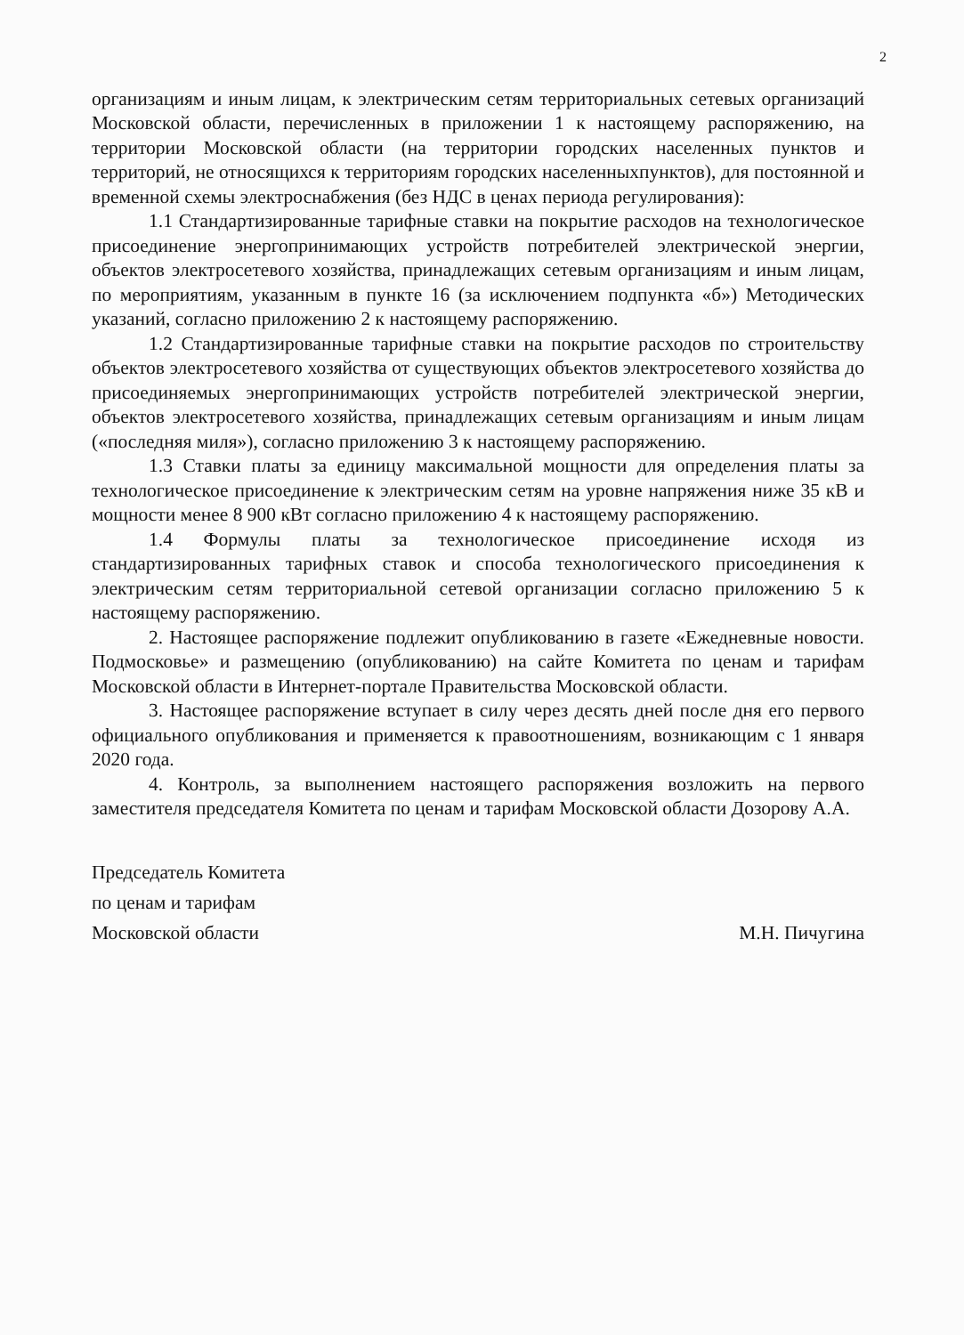2
организациям и иным лицам, к электрическим сетям территориальных сетевых организаций Московской области, перечисленных в приложении 1 к настоящему распоряжению, на территории Московской области (на территории городских населенных пунктов и территорий, не относящихся к территориям городских населенныхпунктов), для постоянной и временной схемы электроснабжения (без НДС в ценах периода регулирования):
1.1 Стандартизированные тарифные ставки на покрытие расходов на технологическое присоединение энергопринимающих устройств потребителей электрической энергии, объектов электросетевого хозяйства, принадлежащих сетевым организациям и иным лицам, по мероприятиям, указанным в пункте 16 (за исключением подпункта «б») Методических указаний, согласно приложению 2 к настоящему распоряжению.
1.2 Стандартизированные тарифные ставки на покрытие расходов по строительству объектов электросетевого хозяйства от существующих объектов электросетевого хозяйства до присоединяемых энергопринимающих устройств потребителей электрической энергии, объектов электросетевого хозяйства, принадлежащих сетевым организациям и иным лицам («последняя миля»), согласно приложению 3 к настоящему распоряжению.
1.3 Ставки платы за единицу максимальной мощности для определения платы за технологическое присоединение к электрическим сетям на уровне напряжения ниже 35 кВ и мощности менее 8 900 кВт согласно приложению 4 к настоящему распоряжению.
1.4 Формулы платы за технологическое присоединение исходя из стандартизированных тарифных ставок и способа технологического присоединения к электрическим сетям территориальной сетевой организации согласно приложению 5 к настоящему распоряжению.
2. Настоящее распоряжение подлежит опубликованию в газете «Ежедневные новости. Подмосковье» и размещению (опубликованию) на сайте Комитета по ценам и тарифам Московской области в Интернет-портале Правительства Московской области.
3. Настоящее распоряжение вступает в силу через десять дней после дня его первого официального опубликования и применяется к правоотношениям, возникающим с 1 января 2020 года.
4. Контроль, за выполнением настоящего распоряжения возложить на первого заместителя председателя Комитета по ценам и тарифам Московской области Дозорову А.А.
Председатель Комитета
по ценам и тарифам
Московской области М.Н. Пичугина